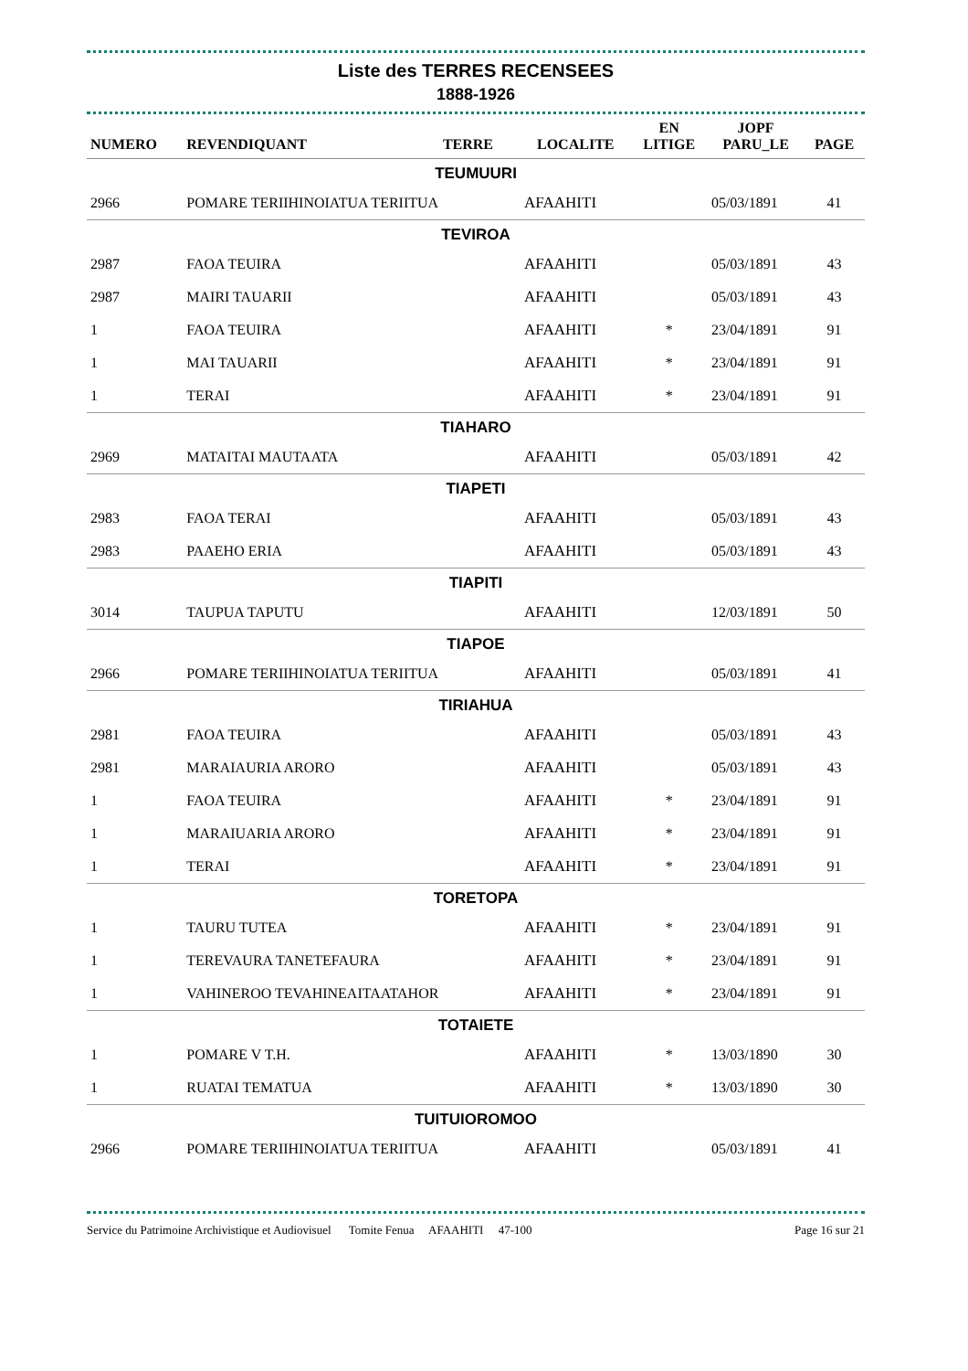Liste des TERRES RECENSEES
1888-1926
| NUMERO | REVENDIQUANT | TERRE | LOCALITE | EN LITIGE | JOPF PARU_LE | PAGE |
| --- | --- | --- | --- | --- | --- | --- |
| TEUMUURI | | | | | | |
| 2966 | POMARE TERIIHINOIATUA TERIITUA | | AFAAHITI | | 05/03/1891 | 41 |
| TEVIROA | | | | | | |
| 2987 | FAOA TEUIRA | | AFAAHITI | | 05/03/1891 | 43 |
| 2987 | MAIRI TAUARII | | AFAAHITI | | 05/03/1891 | 43 |
| 1 | FAOA TEUIRA | | AFAAHITI | * | 23/04/1891 | 91 |
| 1 | MAI TAUARII | | AFAAHITI | * | 23/04/1891 | 91 |
| 1 | TERAI | | AFAAHITI | * | 23/04/1891 | 91 |
| TIAHARO | | | | | | |
| 2969 | MATAITAI MAUTAATA | | AFAAHITI | | 05/03/1891 | 42 |
| TIAPETI | | | | | | |
| 2983 | FAOA TERAI | | AFAAHITI | | 05/03/1891 | 43 |
| 2983 | PAAEHO ERIA | | AFAAHITI | | 05/03/1891 | 43 |
| TIAPITI | | | | | | |
| 3014 | TAUPUA TAPUTU | | AFAAHITI | | 12/03/1891 | 50 |
| TIAPOE | | | | | | |
| 2966 | POMARE TERIIHINOIATUA TERIITUA | | AFAAHITI | | 05/03/1891 | 41 |
| TIRIAHUA | | | | | | |
| 2981 | FAOA TEUIRA | | AFAAHITI | | 05/03/1891 | 43 |
| 2981 | MARAIAURIA ARORO | | AFAAHITI | | 05/03/1891 | 43 |
| 1 | FAOA TEUIRA | | AFAAHITI | * | 23/04/1891 | 91 |
| 1 | MARAIUARIA ARORO | | AFAAHITI | * | 23/04/1891 | 91 |
| 1 | TERAI | | AFAAHITI | * | 23/04/1891 | 91 |
| TORETOPA | | | | | | |
| 1 | TAURU TUTEA | | AFAAHITI | * | 23/04/1891 | 91 |
| 1 | TEREVAURA TANETEFAURA | | AFAAHITI | * | 23/04/1891 | 91 |
| 1 | VAHINEROO TEVAHINEAITAATAHOR | | AFAAHITI | * | 23/04/1891 | 91 |
| TOTAIETE | | | | | | |
| 1 | POMARE V T.H. | | AFAAHITI | * | 13/03/1890 | 30 |
| 1 | RUATAI TEMATUA | | AFAAHITI | * | 13/03/1890 | 30 |
| TUITUIOROMOO | | | | | | |
| 2966 | POMARE TERIIHINOIATUA TERIITUA | | AFAAHITI | | 05/03/1891 | 41 |
Service du Patrimoine Archivistique et Audiovisuel Tomite Fenua AFAAHITI 47-100 Page 16 sur 21